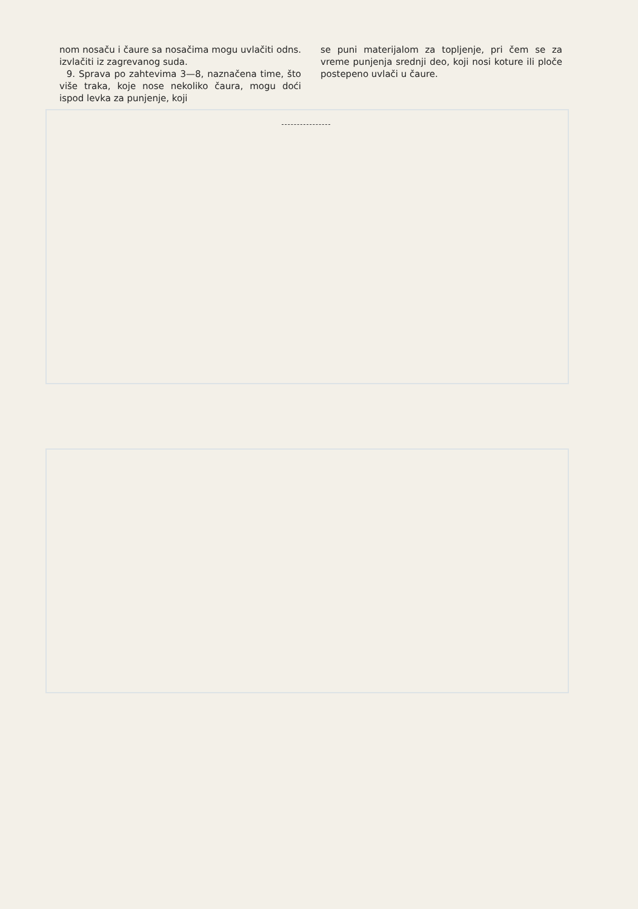nom nosaču i čaure sa nosačima mogu uvlačiti odns. izvlačiti iz zagrevanog suda.
9. Sprava po zahtevima 3—8, naznačena time, što više traka, koje nose nekoliko čaura, mogu doći ispod levka za punjenje, koji
se puni materijalom za topljenje, pri čem se za vreme punjenja srednji deo, koji nosi koture ili ploče postepeno uvlači u čaure.